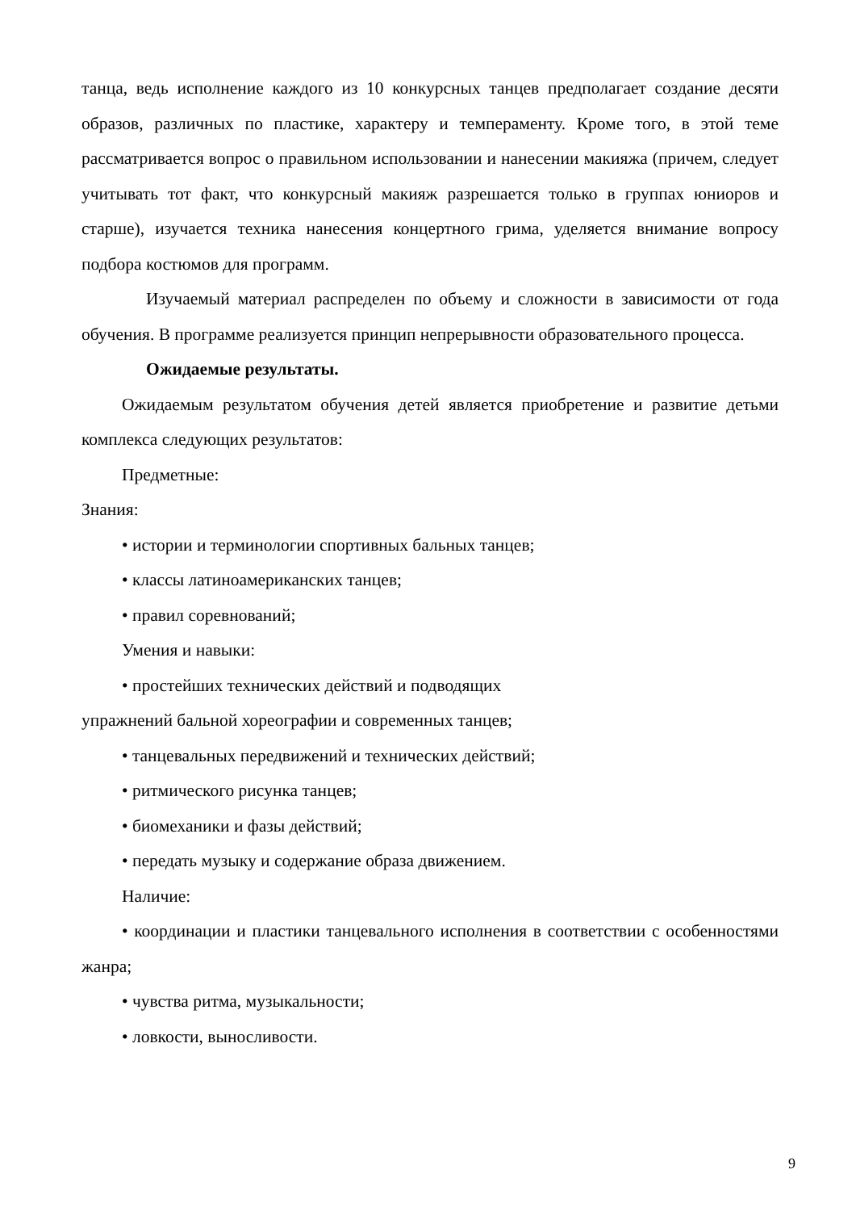танца, ведь исполнение каждого из 10 конкурсных танцев предполагает создание десяти образов, различных по пластике, характеру и темпераменту. Кроме того, в этой теме рассматривается вопрос о правильном использовании и нанесении макияжа (причем, следует учитывать тот факт, что конкурсный макияж разрешается только в группах юниоров и старше), изучается техника нанесения концертного грима, уделяется внимание вопросу подбора костюмов для программ.
Изучаемый материал распределен по объему и сложности в зависимости от года обучения. В программе реализуется принцип непрерывности образовательного процесса.
Ожидаемые результаты.
Ожидаемым результатом обучения детей является приобретение и развитие детьми комплекса следующих результатов:
Предметные:
Знания:
• истории и терминологии спортивных бальных танцев;
• классы латиноамериканских танцев;
• правил соревнований;
Умения и навыки:
• простейших технических действий и подводящих
упражнений бальной хореографии и современных танцев;
• танцевальных передвижений и технических действий;
• ритмического рисунка танцев;
• биомеханики и фазы действий;
• передать музыку и содержание образа движением.
Наличие:
• координации и пластики танцевального исполнения в соответствии с особенностями жанра;
• чувства ритма, музыкальности;
• ловкости, выносливости.
9